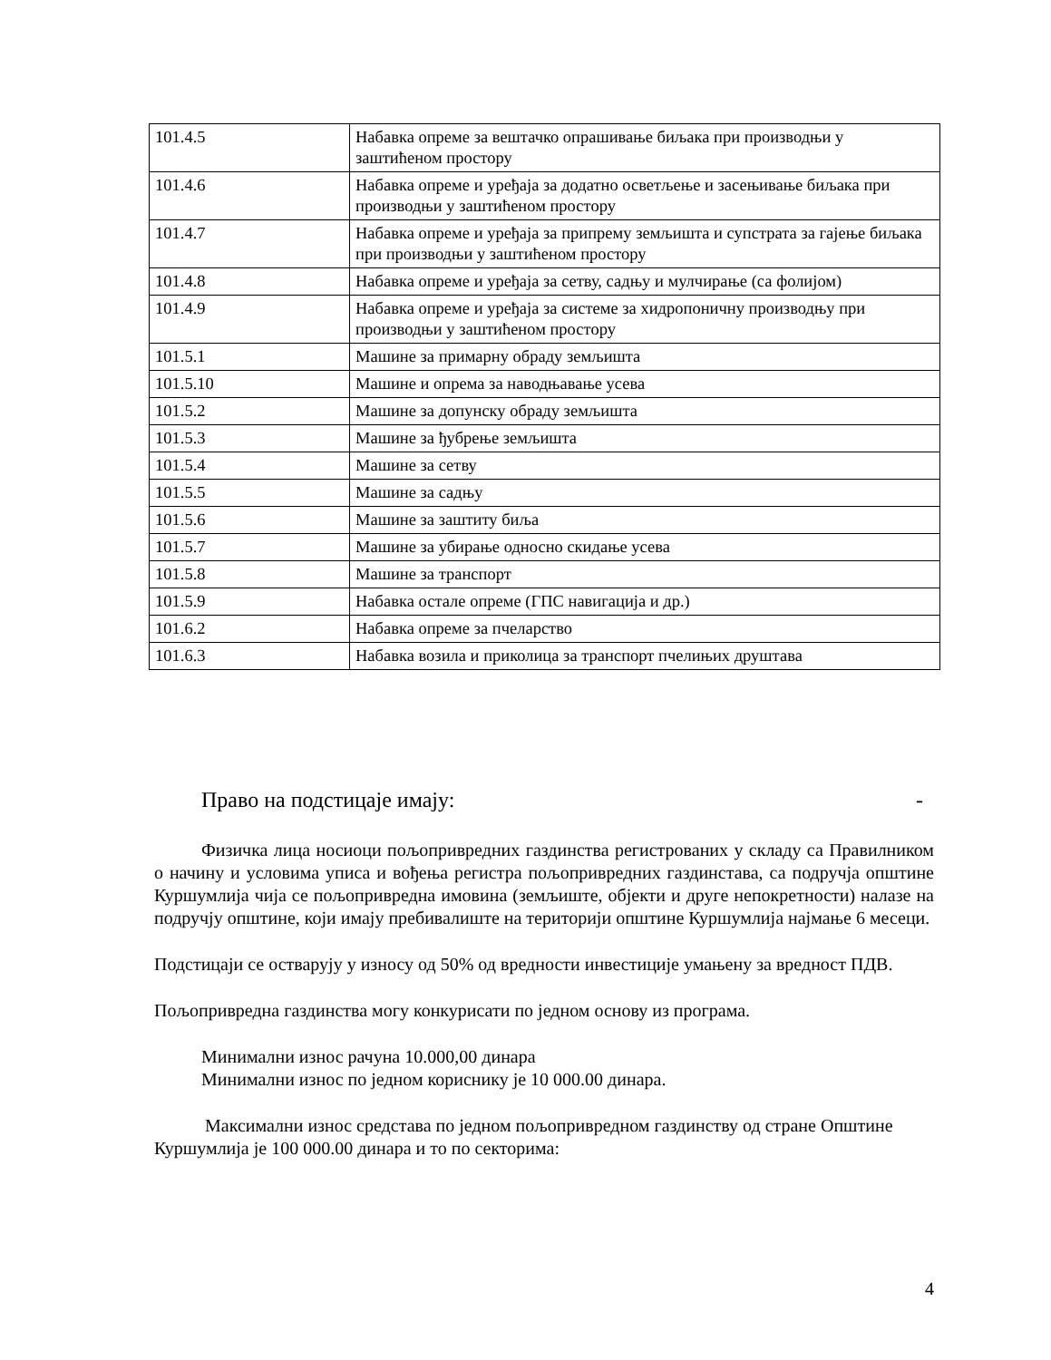| 101.4.5 | Набавка опреме за вештачко опрашивање биљака при производњи у заштићеном простору |
| 101.4.6 | Набавка опреме и уређаја за додатно осветљење и засењивање биљака при производњи у заштићеном простору |
| 101.4.7 | Набавка опреме и уређаја за припрему земљишта и супстрата за гајење биљака при производњи у заштићеном простору |
| 101.4.8 | Набавка опреме и уређаја за сетву, садњу и мулчирање (са фолијом) |
| 101.4.9 | Набавка опреме и уређаја за системе за хидропоничну производњу при производњи у заштићеном простору |
| 101.5.1 | Машине за примарну обраду земљишта |
| 101.5.10 | Машине и опрема за наводњавање усева |
| 101.5.2 | Машине за допунску обраду земљишта |
| 101.5.3 | Машине за ђубрење земљишта |
| 101.5.4 | Машине за сетву |
| 101.5.5 | Машине за садњу |
| 101.5.6 | Машине за заштиту биља |
| 101.5.7 | Машине за убирање односно скидање усева |
| 101.5.8 | Машине за транспорт |
| 101.5.9 | Набавка остале опреме (ГПС навигација и др.) |
| 101.6.2 | Набавка опреме за пчеларство |
| 101.6.3 | Набавка возила и приколица за транспорт пчелињих друштава |
Право на подстицаје имају: -
Физичка лица носиоци пољопривредних газдинства регистрованих у складу са Правилником о начину и условима уписа и вођења регистра пољопривредних газдинстава, са подручја општине Куршумлија чија се пољопривредна имовина (земљиште, објекти и друге непокретности) налазе на подручју општине, који имају пребивалиште на територији општине Куршумлија најмање 6 месеци.
Подстицаји се остварују у износу од 50% од вредности инвестиције умањену за вредност ПДВ.
Пољопривредна газдинства могу конкурисати по једном основу из програма.
Минимални износ рачуна 10.000,00 динара
Минимални износ по једном кориснику је 10 000.00 динара.
Максимални износ средстава по једном пољопривредном газдинству од стране Општине Куршумлија је 100 000.00 динара и то по секторима:
4